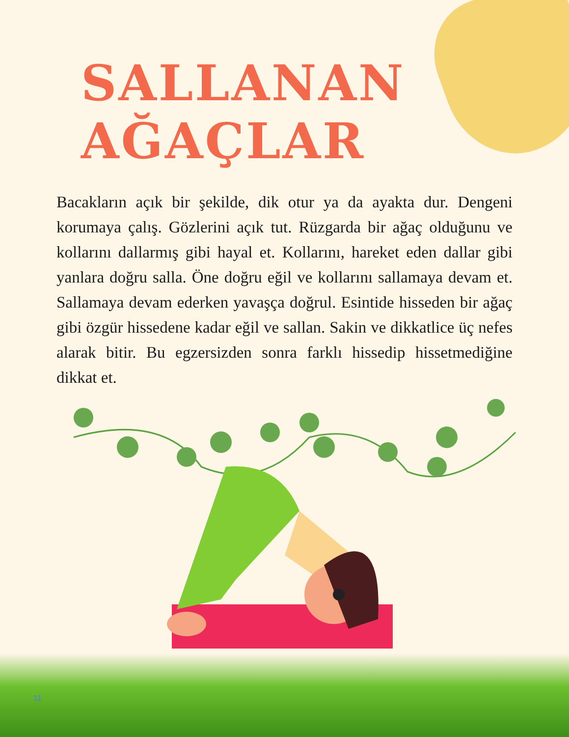SALLANAN AĞAÇLAR
Bacakların açık bir şekilde, dik otur ya da ayakta dur. Dengeni korumaya çalış. Gözlerini açık tut. Rüzgarda bir ağaç olduğunu ve kollarını dallarmış gibi hayal et. Kollarını, hareket eden dallar gibi yanlara doğru salla. Öne doğru eğil ve kollarını sallamaya devam et. Sallamaya devam ederken yavaşça doğrul. Esintide hisseden bir ağaç gibi özgür hissedene kadar eğil ve sallan. Sakin ve dikkatlice üç nefes alarak bitir. Bu egzersizden sonra farklı hissedip hissetmediğine dikkat et.
11